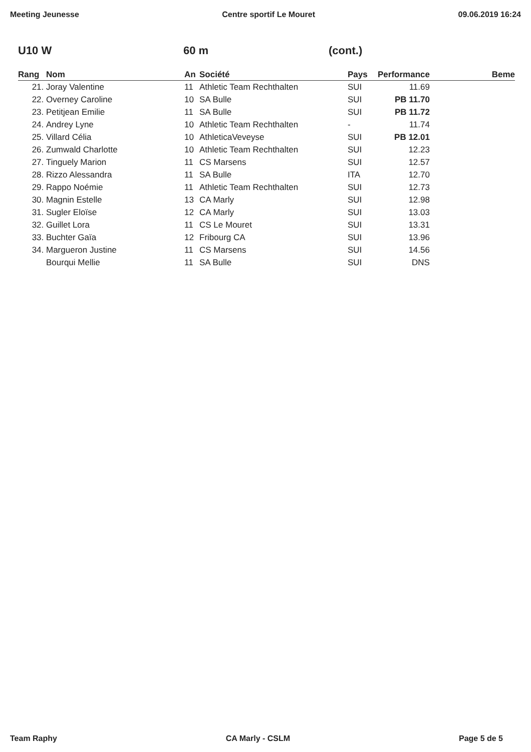Meeting Jeunesse Centre sportif Le Mouret 09.06.2019 16:24
U10 W 60 m (cont.)
| Rang | Nom | An | Société | Pays | Performance | Beme |
| --- | --- | --- | --- | --- | --- | --- |
| 21. | Joray Valentine | 11 | Athletic Team Rechthalten | SUI | 11.69 | |
| 22. | Overney Caroline | 10 | SA Bulle | SUI | PB 11.70 | |
| 23. | Petitjean Emilie | 11 | SA Bulle | SUI | PB 11.72 | |
| 24. | Andrey Lyne | 10 | Athletic Team Rechthalten | - | 11.74 | |
| 25. | Villard Célia | 10 | AthleticaVeveyse | SUI | PB 12.01 | |
| 26. | Zumwald Charlotte | 10 | Athletic Team Rechthalten | SUI | 12.23 | |
| 27. | Tinguely Marion | 11 | CS Marsens | SUI | 12.57 | |
| 28. | Rizzo Alessandra | 11 | SA Bulle | ITA | 12.70 | |
| 29. | Rappo Noémie | 11 | Athletic Team Rechthalten | SUI | 12.73 | |
| 30. | Magnin Estelle | 13 | CA Marly | SUI | 12.98 | |
| 31. | Sugler Eloïse | 12 | CA Marly | SUI | 13.03 | |
| 32. | Guillet Lora | 11 | CS Le Mouret | SUI | 13.31 | |
| 33. | Buchter Gaïa | 12 | Fribourg CA | SUI | 13.96 | |
| 34. | Margueron Justine | 11 | CS Marsens | SUI | 14.56 | |
| | Bourqui Mellie | 11 | SA Bulle | SUI | DNS | |
Team Raphy CA Marly - CSLM Page 5 de 5